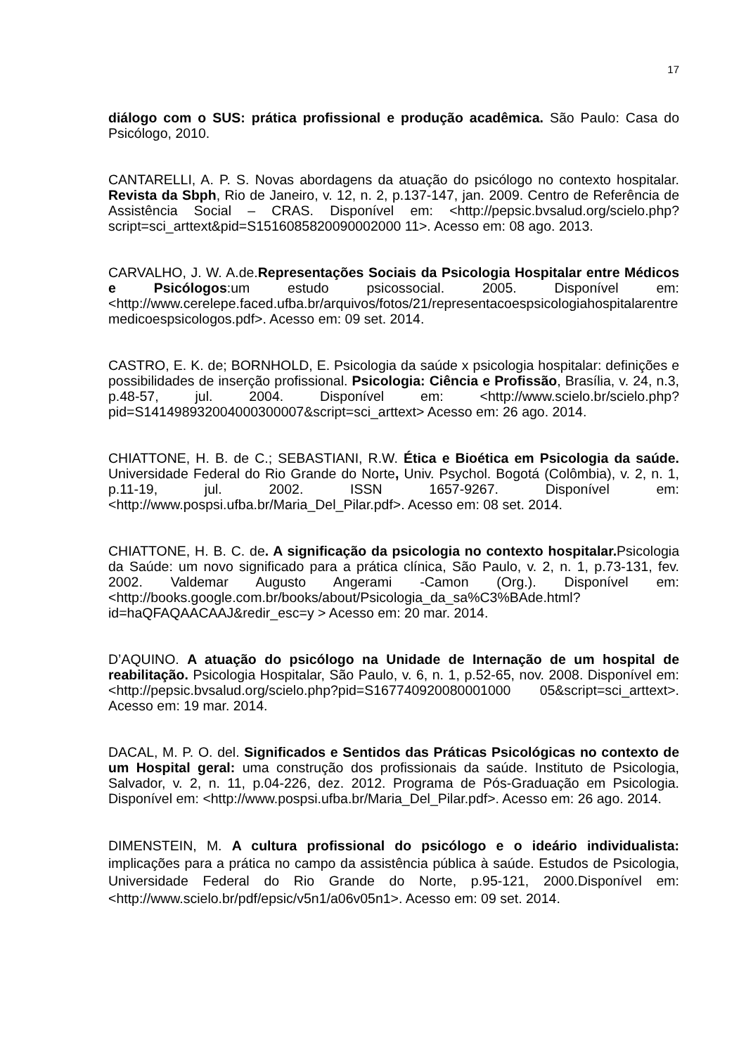17
diálogo com o SUS: prática profissional e produção acadêmica. São Paulo: Casa do Psicólogo, 2010.
CANTARELLI, A. P. S. Novas abordagens da atuação do psicólogo no contexto hospitalar. Revista da Sbph, Rio de Janeiro, v. 12, n. 2, p.137-147, jan. 2009. Centro de Referência de Assistência Social – CRAS. Disponível em: <http://pepsic.bvsalud.org/scielo.php?script=sci_arttext&pid=S1516085820090002000 11>. Acesso em: 08 ago. 2013.
CARVALHO, J. W. A.de.Representações Sociais da Psicologia Hospitalar entre Médicos e Psicólogos:um estudo psicossocial. 2005. Disponível em:<http://www.cerelepe.faced.ufba.br/arquivos/fotos/21/representacoespsicologiahospitalarentremedicoespsicologos.pdf>. Acesso em: 09 set. 2014.
CASTRO, E. K. de; BORNHOLD, E. Psicologia da saúde x psicologia hospitalar: definições e possibilidades de inserção profissional. Psicologia: Ciência e Profissão, Brasília, v. 24, n.3, p.48-57, jul. 2004. Disponível em: <http://www.scielo.br/scielo.php?pid=S141498932004000300007&script=sci_arttext> Acesso em: 26 ago. 2014.
CHIATTONE, H. B. de C.; SEBASTIANI, R.W. Ética e Bioética em Psicologia da saúde. Universidade Federal do Rio Grande do Norte, Univ. Psychol. Bogotá (Colômbia), v. 2, n. 1, p.11-19, jul. 2002. ISSN 1657-9267. Disponível em: <http://www.pospsi.ufba.br/Maria_Del_Pilar.pdf>. Acesso em: 08 set. 2014.
CHIATTONE, H. B. C. de. A significação da psicologia no contexto hospitalar. Psicologia da Saúde: um novo significado para a prática clínica, São Paulo, v. 2, n. 1, p.73-131, fev. 2002. Valdemar Augusto Angerami -Camon (Org.). Disponível em: <http://books.google.com.br/books/about/Psicologia_da_sa%C3%BAde.html?id=haQFAQAACAAJ&redir_esc=y > Acesso em: 20 mar. 2014.
D’AQUINO. A atuação do psicólogo na Unidade de Internação de um hospital de reabilitação. Psicologia Hospitalar, São Paulo, v. 6, n. 1, p.52-65, nov. 2008. Disponível em: <http://pepsic.bvsalud.org/scielo.php?pid=S167740920080001000 05&script=sci_arttext>. Acesso em: 19 mar. 2014.
DACAL, M. P. O. del. Significados e Sentidos das Práticas Psicológicas no contexto de um Hospital geral: uma construção dos profissionais da saúde. Instituto de Psicologia, Salvador, v. 2, n. 11, p.04-226, dez. 2012. Programa de Pós-Graduação em Psicologia. Disponível em: <http://www.pospsi.ufba.br/Maria_Del_Pilar.pdf>. Acesso em: 26 ago. 2014.
DIMENSTEIN, M. A cultura profissional do psicólogo e o ideário individualista: implicações para a prática no campo da assistência pública à saúde. Estudos de Psicologia, Universidade Federal do Rio Grande do Norte, p.95-121, 2000.Disponível em: <http://www.scielo.br/pdf/epsic/v5n1/a06v05n1>. Acesso em: 09 set. 2014.